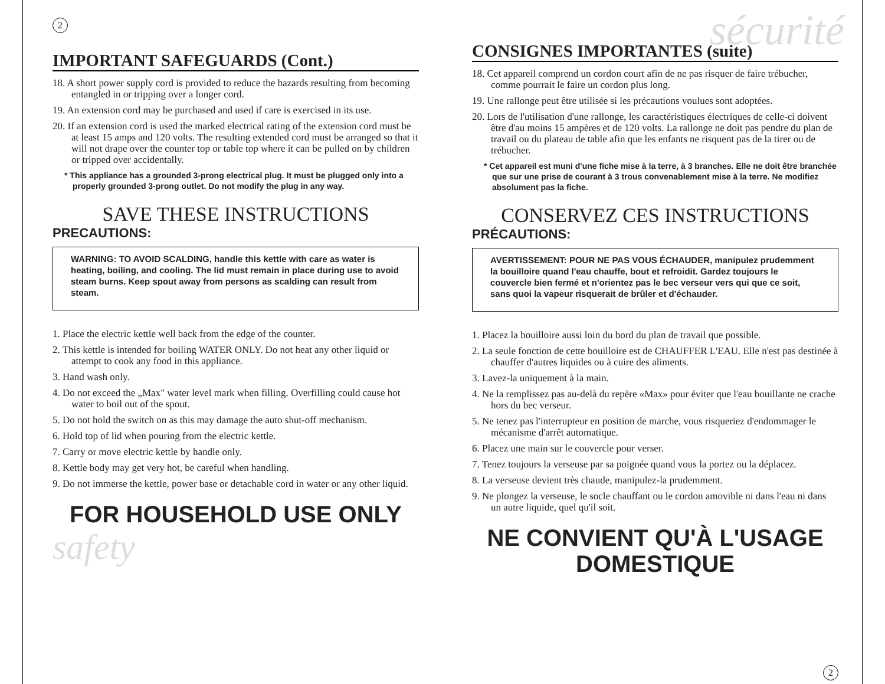2
IMPORTANT SAFEGUARDS (Cont.)
18. A short power supply cord is provided to reduce the hazards resulting from becoming entangled in or tripping over a longer cord.
19. An extension cord may be purchased and used if care is exercised in its use.
20. If an extension cord is used the marked electrical rating of the extension cord must be at least 15 amps and 120 volts. The resulting extended cord must be arranged so that it will not drape over the counter top or table top where it can be pulled on by children or tripped over accidentally.
* This appliance has a grounded 3-prong electrical plug. It must be plugged only into a properly grounded 3-prong outlet. Do not modify the plug in any way.
SAVE THESE INSTRUCTIONS
PRECAUTIONS:
WARNING: TO AVOID SCALDING, handle this kettle with care as water is heating, boiling, and cooling. The lid must remain in place during use to avoid steam burns. Keep spout away from persons as scalding can result from steam.
1. Place the electric kettle well back from the edge of the counter.
2. This kettle is intended for boiling WATER ONLY. Do not heat any other liquid or attempt to cook any food in this appliance.
3. Hand wash only.
4. Do not exceed the „Max" water level mark when filling. Overfilling could cause hot water to boil out of the spout.
5. Do not hold the switch on as this may damage the auto shut-off mechanism.
6. Hold top of lid when pouring from the electric kettle.
7. Carry or move electric kettle by handle only.
8. Kettle body may get very hot, be careful when handling.
9. Do not immerse the kettle, power base or detachable cord in water or any other liquid.
FOR HOUSEHOLD USE ONLY
safety
sécurité
CONSIGNES IMPORTANTES (suite)
18. Cet appareil comprend un cordon court afin de ne pas risquer de faire trébucher, comme pourrait le faire un cordon plus long.
19. Une rallonge peut être utilisée si les précautions voulues sont adoptées.
20. Lors de l'utilisation d'une rallonge, les caractéristiques électriques de celle-ci doivent être d'au moins 15 ampères et de 120 volts. La rallonge ne doit pas pendre du plan de travail ou du plateau de table afin que les enfants ne risquent pas de la tirer ou de trébucher.
* Cet appareil est muni d'une fiche mise à la terre, à 3 branches. Elle ne doit être branchée que sur une prise de courant à 3 trous convenablement mise à la terre. Ne modifiez absolument pas la fiche.
CONSERVEZ CES INSTRUCTIONS
PRÉCAUTIONS:
AVERTISSEMENT: POUR NE PAS VOUS ÉCHAUDER, manipulez prudemment la bouilloire quand l'eau chauffe, bout et refroidit. Gardez toujours le couvercle bien fermé et n'orientez pas le bec verseur vers qui que ce soit, sans quoi la vapeur risquerait de brûler et d'échauder.
1. Placez la bouilloire aussi loin du bord du plan de travail que possible.
2. La seule fonction de cette bouilloire est de CHAUFFER L'EAU. Elle n'est pas destinée à chauffer d'autres liquides ou à cuire des aliments.
3. Lavez-la uniquement à la main.
4. Ne la remplissez pas au-delà du repère «Max» pour éviter que l'eau bouillante ne crache hors du bec verseur.
5. Ne tenez pas l'interrupteur en position de marche, vous risqueriez d'endommager le mécanisme d'arrêt automatique.
6. Placez une main sur le couvercle pour verser.
7. Tenez toujours la verseuse par sa poignée quand vous la portez ou la déplacez.
8. La verseuse devient très chaude, manipulez-la prudemment.
9. Ne plongez la verseuse, le socle chauffant ou le cordon amovible ni dans l'eau ni dans un autre liquide, quel qu'il soit.
NE CONVIENT QU'À L'USAGE DOMESTIQUE
2